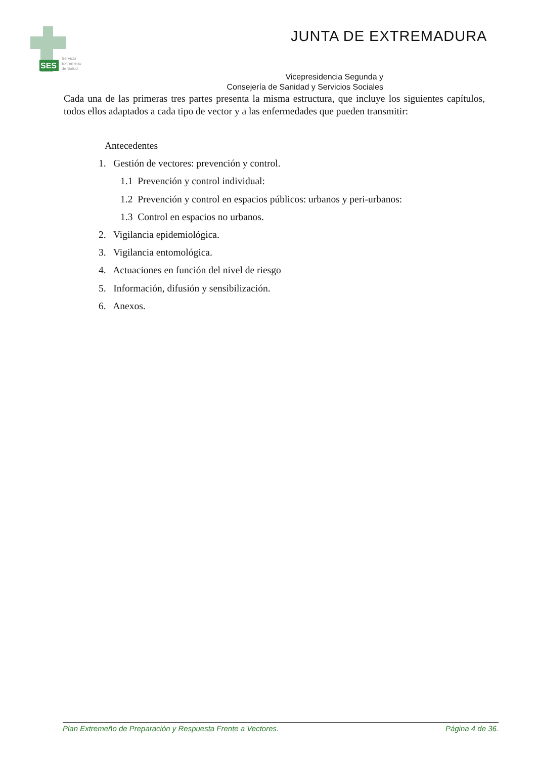SES
Servicio
Extremeño
de Salud
JUNTA DE EXTREMADURA
Vicepresidencia Segunda y
Consejería de Sanidad y Servicios Sociales
Cada una de las primeras tres partes presenta la misma estructura, que incluye los siguientes capítulos, todos ellos adaptados a cada tipo de vector y a las enfermedades que pueden transmitir:
Antecedentes
1. Gestión de vectores: prevención y control.
1.1 Prevención y control individual:
1.2 Prevención y control en espacios públicos: urbanos y peri-urbanos:
1.3 Control en espacios no urbanos.
2. Vigilancia epidemiológica.
3. Vigilancia entomológica.
4. Actuaciones en función del nivel de riesgo
5. Información, difusión y sensibilización.
6. Anexos.
Plan Extremeño de Preparación y Respuesta Frente a Vectores. Página 4 de 36.